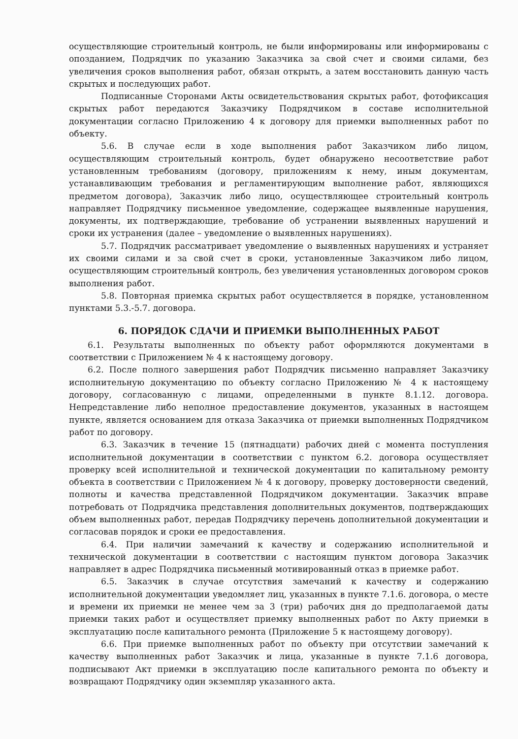осуществляющие строительный контроль, не были информированы или информированы с опозданием, Подрядчик по указанию Заказчика за свой счет и своими силами, без увеличения сроков выполнения работ, обязан открыть, а затем восстановить данную часть скрытых и последующих работ.
Подписанные Сторонами Акты освидетельствования скрытых работ, фотофиксация скрытых работ передаются Заказчику Подрядчиком в составе исполнительной документации согласно Приложению 4 к договору для приемки выполненных работ по объекту.
5.6. В случае если в ходе выполнения работ Заказчиком либо лицом, осуществляющим строительный контроль, будет обнаружено несоответствие работ установленным требованиям (договору, приложениям к нему, иным документам, устанавливающим требования и регламентирующим выполнение работ, являющихся предметом договора), Заказчик либо лицо, осуществляющее строительный контроль направляет Подрядчику письменное уведомление, содержащее выявленные нарушения, документы, их подтверждающие, требование об устранении выявленных нарушений и сроки их устранения (далее – уведомление о выявленных нарушениях).
5.7. Подрядчик рассматривает уведомление о выявленных нарушениях и устраняет их своими силами и за свой счет в сроки, установленные Заказчиком либо лицом, осуществляющим строительный контроль, без увеличения установленных договором сроков выполнения работ.
5.8. Повторная приемка скрытых работ осуществляется в порядке, установленном пунктами 5.3.-5.7. договора.
6. ПОРЯДОК СДАЧИ И ПРИЕМКИ ВЫПОЛНЕННЫХ РАБОТ
6.1. Результаты выполненных по объекту работ оформляются документами в соответствии с Приложением № 4 к настоящему договору.
6.2. После полного завершения работ Подрядчик письменно направляет Заказчику исполнительную документацию по объекту согласно Приложению № 4 к настоящему договору, согласованную с лицами, определенными в пункте 8.1.12. договора. Непредставление либо неполное предоставление документов, указанных в настоящем пункте, является основанием для отказа Заказчика от приемки выполненных Подрядчиком работ по договору.
6.3. Заказчик в течение 15 (пятнадцати) рабочих дней с момента поступления исполнительной документации в соответствии с пунктом 6.2. договора осуществляет проверку всей исполнительной и технической документации по капитальному ремонту объекта в соответствии с Приложением № 4 к договору, проверку достоверности сведений, полноты и качества представленной Подрядчиком документации. Заказчик вправе потребовать от Подрядчика представления дополнительных документов, подтверждающих объем выполненных работ, передав Подрядчику перечень дополнительной документации и согласовав порядок и сроки ее предоставления.
6.4. При наличии замечаний к качеству и содержанию исполнительной и технической документации в соответствии с настоящим пунктом договора Заказчик направляет в адрес Подрядчика письменный мотивированный отказ в приемке работ.
6.5. Заказчик в случае отсутствия замечаний к качеству и содержанию исполнительной документации уведомляет лиц, указанных в пункте 7.1.6. договора, о месте и времени их приемки не менее чем за 3 (три) рабочих дня до предполагаемой даты приемки таких работ и осуществляет приемку выполненных работ по Акту приемки в эксплуатацию после капитального ремонта (Приложение 5 к настоящему договору).
6.6. При приемке выполненных работ по объекту при отсутствии замечаний к качеству выполненных работ Заказчик и лица, указанные в пункте 7.1.6 договора, подписывают Акт приемки в эксплуатацию после капитального ремонта по объекту и возвращают Подрядчику один экземпляр указанного акта.